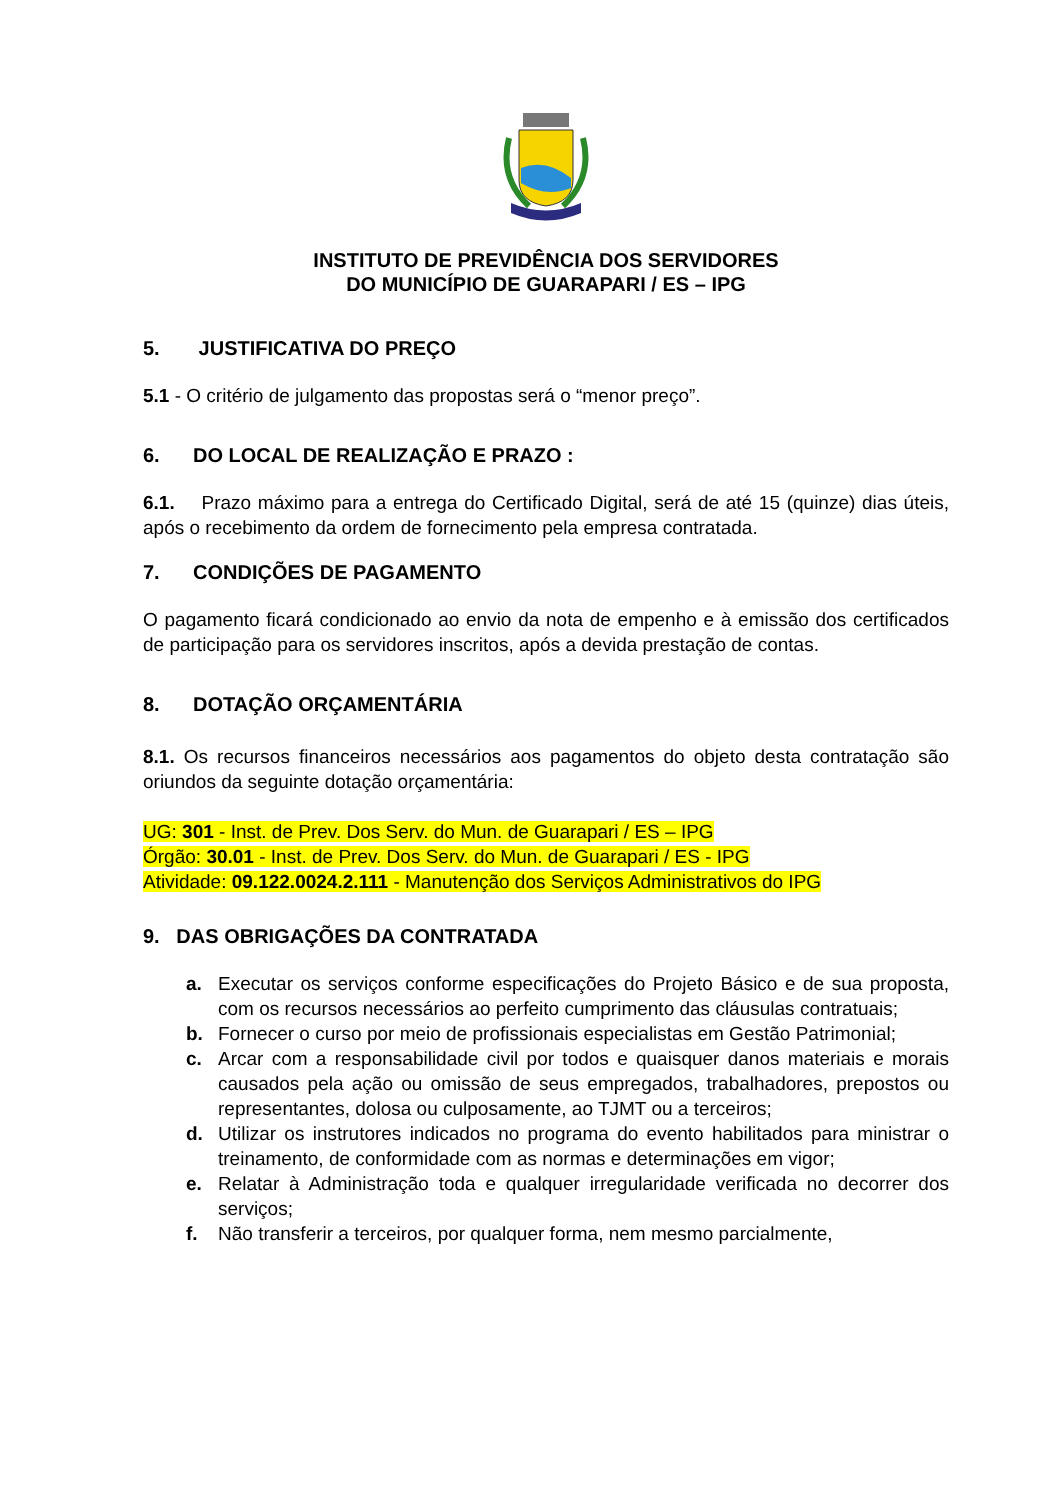INSTITUTO DE PREVIDÊNCIA DOS SERVIDORES
DO MUNICÍPIO DE GUARAPARI / ES – IPG
5. JUSTIFICATIVA DO PREÇO
5.1 - O critério de julgamento das propostas será o “menor preço”.
6. DO LOCAL DE REALIZAÇÃO E PRAZO :
6.1. Prazo máximo para a entrega do Certificado Digital, será de até 15 (quinze) dias úteis, após o recebimento da ordem de fornecimento pela empresa contratada.
7. CONDIÇÕES DE PAGAMENTO
O pagamento ficará condicionado ao envio da nota de empenho e à emissão dos certificados de participação para os servidores inscritos, após a devida prestação de contas.
8. DOTAÇÃO ORÇAMENTÁRIA
8.1. Os recursos financeiros necessários aos pagamentos do objeto desta contratação são oriundos da seguinte dotação orçamentária:
UG: 301 - Inst. de Prev. Dos Serv. do Mun. de Guarapari / ES – IPG
Órgão: 30.01 - Inst. de Prev. Dos Serv. do Mun. de Guarapari / ES - IPG
Atividade: 09.122.0024.2.111 - Manutenção dos Serviços Administrativos do IPG
9. DAS OBRIGAÇÕES DA CONTRATADA
a. Executar os serviços conforme especificações do Projeto Básico e de sua proposta, com os recursos necessários ao perfeito cumprimento das cláusulas contratuais;
b. Fornecer o curso por meio de profissionais especialistas em Gestão Patrimonial;
c. Arcar com a responsabilidade civil por todos e quaisquer danos materiais e morais causados pela ação ou omissão de seus empregados, trabalhadores, prepostos ou representantes, dolosa ou culposamente, ao TJMT ou a terceiros;
d. Utilizar os instrutores indicados no programa do evento habilitados para ministrar o treinamento, de conformidade com as normas e determinações em vigor;
e. Relatar à Administração toda e qualquer irregularidade verificada no decorrer dos serviços;
f. Não transferir a terceiros, por qualquer forma, nem mesmo parcialmente,